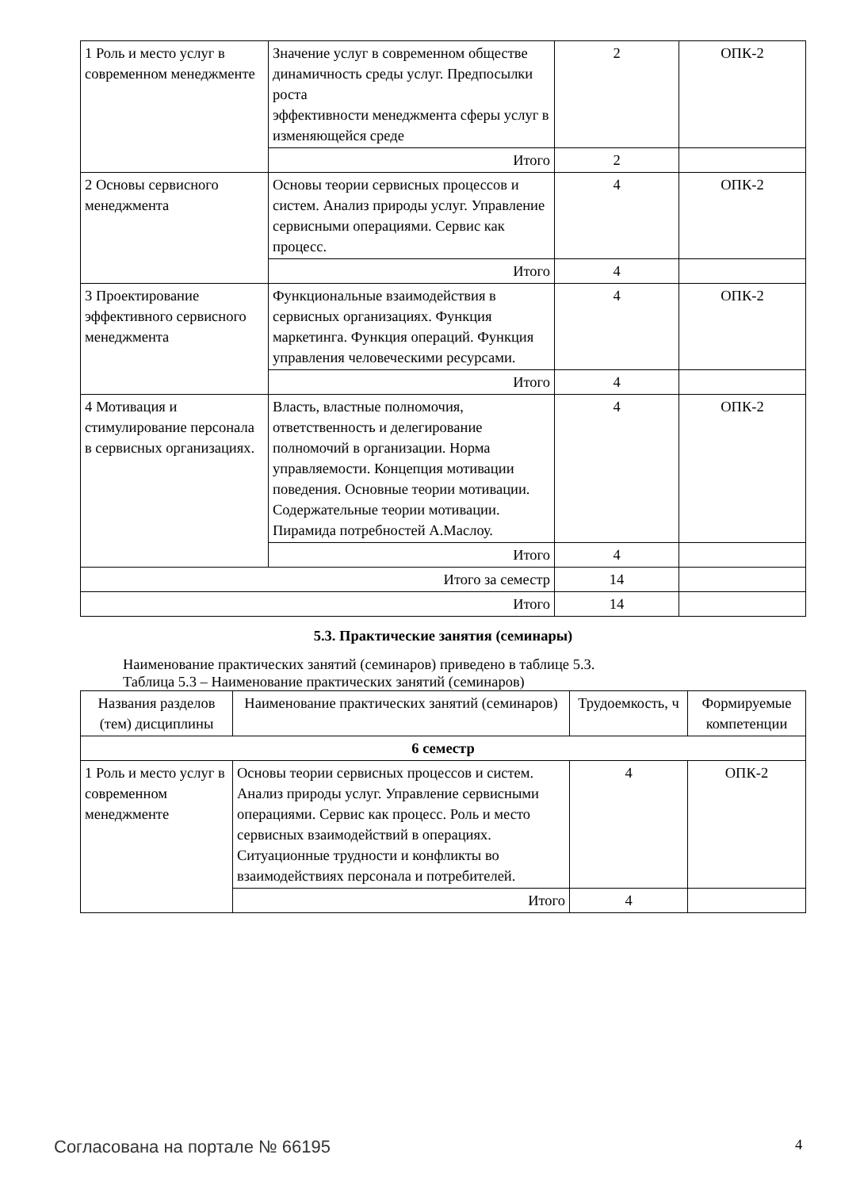| 1 Роль и место услуг в современном менеджменте | Значение услуг в современном обществе динамичность среды услуг. Предпосылки роста эффективности менеджмента сферы услуг в изменяющейся среде | 2 | ОПК-2 |
| | Итого | 2 | |
| 2 Основы сервисного менеджмента | Основы теории сервисных процессов и систем. Анализ природы услуг. Управление сервисными операциями. Сервис как процесс. | 4 | ОПК-2 |
| | Итого | 4 | |
| 3 Проектирование эффективного сервисного менеджмента | Функциональные взаимодействия в сервисных организациях. Функция маркетинга. Функция операций. Функция управления человеческими ресурсами. | 4 | ОПК-2 |
| | Итого | 4 | |
| 4 Мотивация и стимулирование персонала в сервисных организациях. | Власть, властные полномочия, ответственность и делегирование полномочий в организации. Норма управляемости. Концепция мотивации поведения. Основные теории мотивации. Содержательные теории мотивации. Пирамида потребностей А.Маслоу. | 4 | ОПК-2 |
| | Итого | 4 | |
| Итого за семестр | | 14 | |
| Итого | | 14 | |
5.3. Практические занятия (семинары)
Наименование практических занятий (семинаров) приведено в таблице 5.3.
Таблица 5.3 – Наименование практических занятий (семинаров)
| Названия разделов (тем) дисциплины | Наименование практических занятий (семинаров) | Трудоемкость, ч | Формируемые компетенции |
| --- | --- | --- | --- |
| 6 семестр | | | |
| 1 Роль и место услуг в современном менеджменте | Основы теории сервисных процессов и систем. Анализ природы услуг. Управление сервисными операциями. Сервис как процесс. Роль и место сервисных взаимодействий в операциях. Ситуационные трудности и конфликты во взаимодействиях персонала и потребителей. | 4 | ОПК-2 |
| | Итого | 4 | |
Согласована на портале № 66195 4